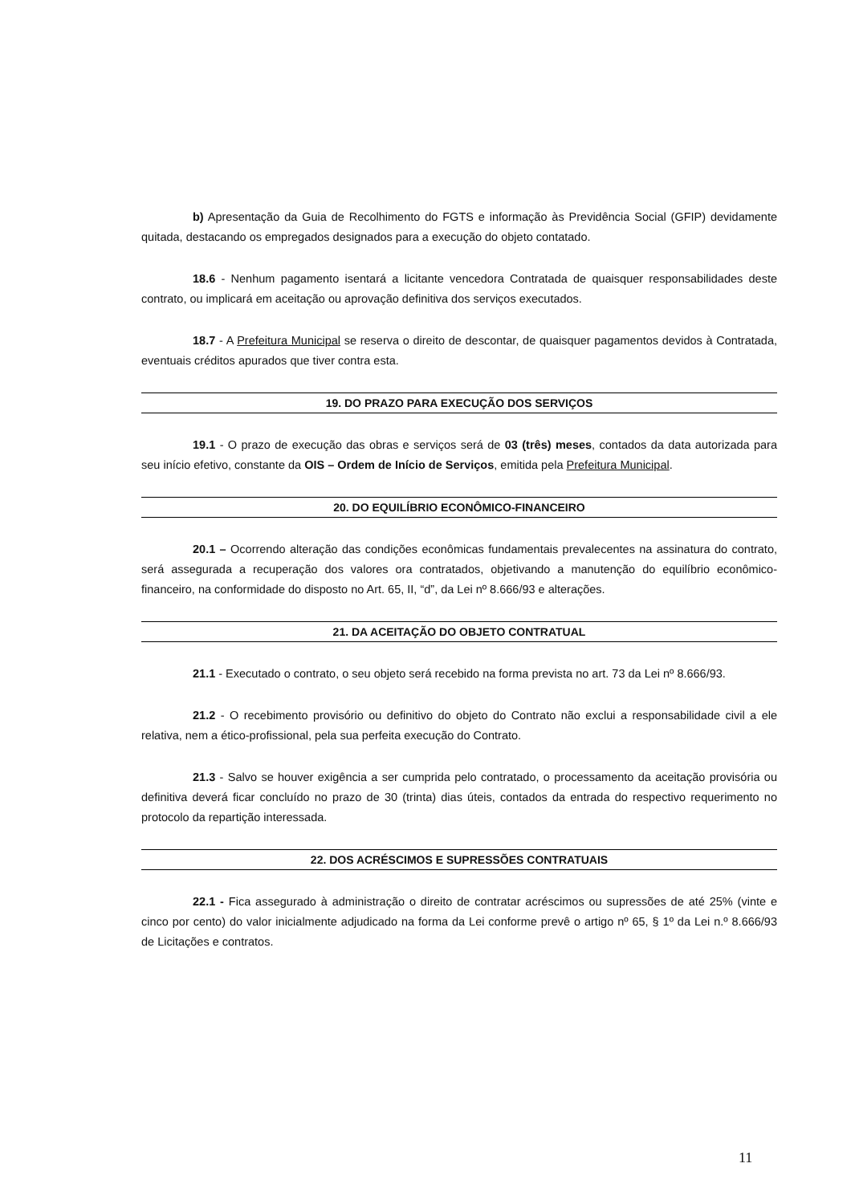b) Apresentação da Guia de Recolhimento do FGTS e informação às Previdência Social (GFIP) devidamente quitada, destacando os empregados designados para a execução do objeto contatado.
18.6 - Nenhum pagamento isentará a licitante vencedora Contratada de quaisquer responsabilidades deste contrato, ou implicará em aceitação ou aprovação definitiva dos serviços executados.
18.7 - A Prefeitura Municipal se reserva o direito de descontar, de quaisquer pagamentos devidos à Contratada, eventuais créditos apurados que tiver contra esta.
19. DO PRAZO PARA EXECUÇÃO DOS SERVIÇOS
19.1 - O prazo de execução das obras e serviços será de 03 (três) meses, contados da data autorizada para seu início efetivo, constante da OIS – Ordem de Início de Serviços, emitida pela Prefeitura Municipal.
20. DO EQUILÍBRIO ECONÔMICO-FINANCEIRO
20.1 – Ocorrendo alteração das condições econômicas fundamentais prevalecentes na assinatura do contrato, será assegurada a recuperação dos valores ora contratados, objetivando a manutenção do equilíbrio econômico-financeiro, na conformidade do disposto no Art. 65, II, “d”, da Lei nº 8.666/93 e alterações.
21. DA ACEITAÇÃO DO OBJETO CONTRATUAL
21.1 - Executado o contrato, o seu objeto será recebido na forma prevista no art. 73 da Lei nº 8.666/93.
21.2 - O recebimento provisório ou definitivo do objeto do Contrato não exclui a responsabilidade civil a ele relativa, nem a ético-profissional, pela sua perfeita execução do Contrato.
21.3 - Salvo se houver exigência a ser cumprida pelo contratado, o processamento da aceitação provisória ou definitiva deverá ficar concluído no prazo de 30 (trinta) dias úteis, contados da entrada do respectivo requerimento no protocolo da repartição interessada.
22. DOS ACRÉSCIMOS E SUPRESSÕES CONTRATUAIS
22.1 - Fica assegurado à administração o direito de contratar acréscimos ou supressões de até 25% (vinte e cinco por cento) do valor inicialmente adjudicado na forma da Lei conforme prevê o artigo nº 65, § 1º da Lei n.º 8.666/93 de Licitações e contratos.
11